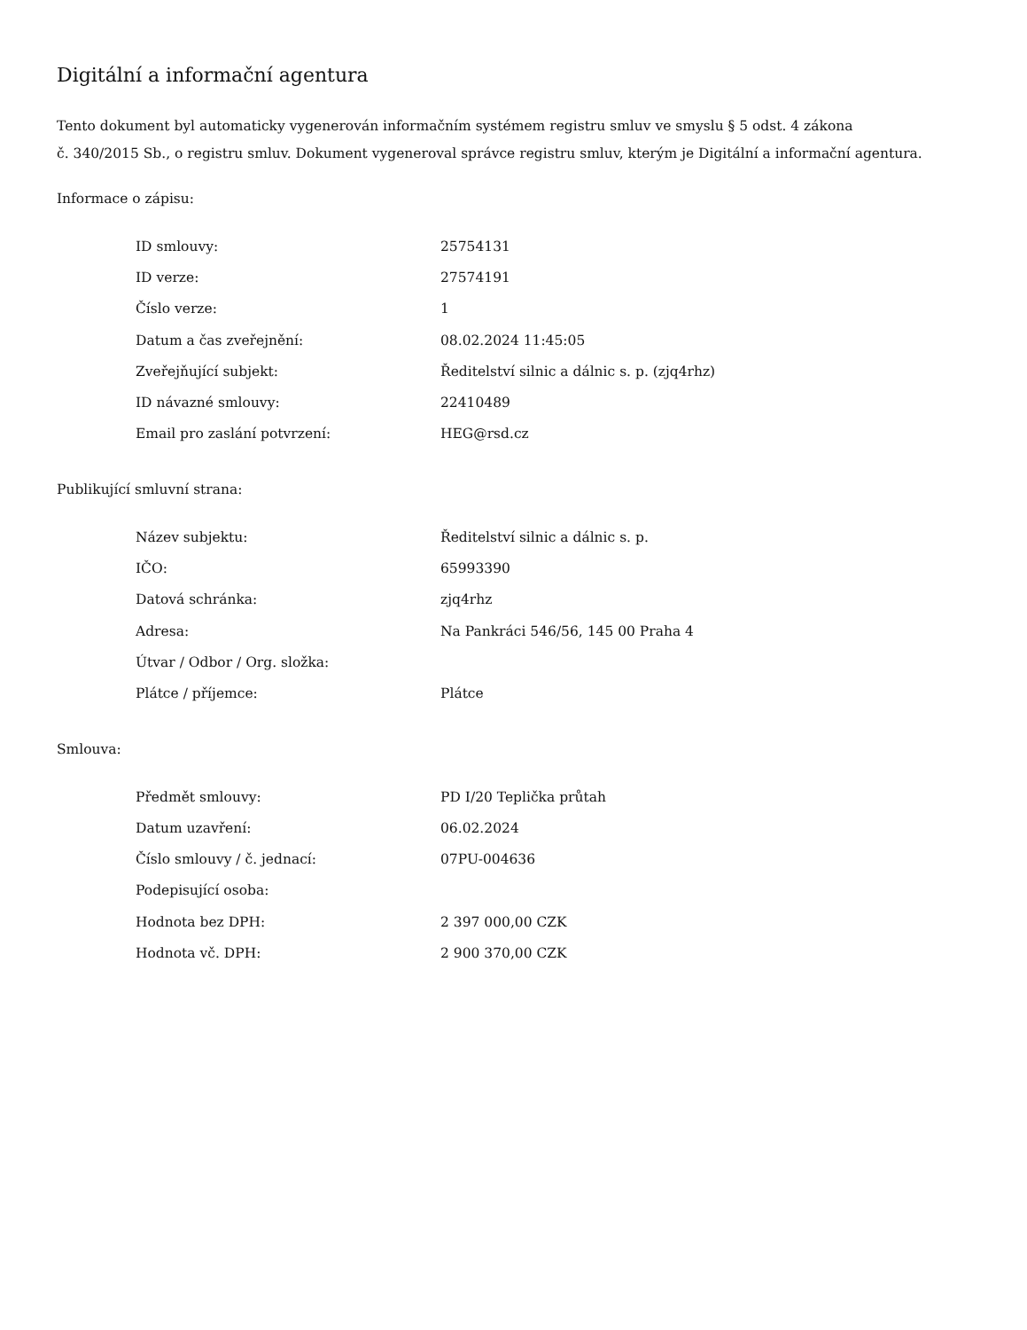Digitální a informační agentura
Tento dokument byl automaticky vygenerován informačním systémem registru smluv ve smyslu § 5 odst. 4 zákona
č. 340/2015 Sb., o registru smluv. Dokument vygeneroval správce registru smluv, kterým je Digitální a informační agentura.
Informace o zápisu:
| ID smlouvy: | 25754131 |
| ID verze: | 27574191 |
| Číslo verze: | 1 |
| Datum a čas zveřejnění: | 08.02.2024 11:45:05 |
| Zveřejňující subjekt: | Ředitelství silnic a dálnic s. p. (zjq4rhz) |
| ID návazné smlouvy: | 22410489 |
| Email pro zaslání potvrzení: | HEG@rsd.cz |
Publikující smluvní strana:
| Název subjektu: | Ředitelství silnic a dálnic s. p. |
| IČO: | 65993390 |
| Datová schránka: | zjq4rhz |
| Adresa: | Na Pankráci 546/56, 145 00 Praha 4 |
| Útvar / Odbor / Org. složka: | |
| Plátce / příjemce: | Plátce |
Smlouva:
| Předmět smlouvy: | PD I/20 Teplička průtah |
| Datum uzavření: | 06.02.2024 |
| Číslo smlouvy / č. jednací: | 07PU-004636 |
| Podepisující osoba: | |
| Hodnota bez DPH: | 2 397 000,00 CZK |
| Hodnota vč. DPH: | 2 900 370,00 CZK |